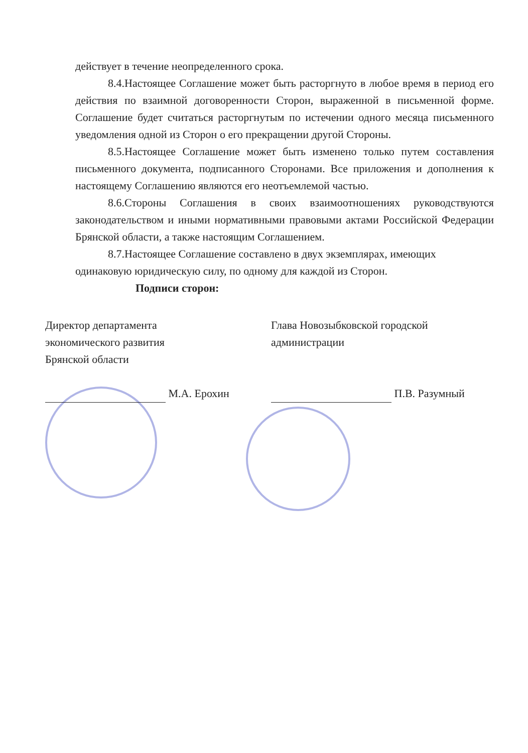действует в течение неопределенного срока.
8.4.Настоящее Соглашение может быть расторгнуто в любое время в период его действия по взаимной договоренности Сторон, выраженной в письменной форме. Соглашение будет считаться расторгнутым по истечении одного месяца письменного уведомления одной из Сторон о его прекращении другой Стороны.
8.5.Настоящее Соглашение может быть изменено только путем составления письменного документа, подписанного Сторонами. Все приложения и дополнения к настоящему Соглашению являются его неотъемлемой частью.
8.6.Стороны Соглашения в своих взаимоотношениях руководствуются законодательством и иными нормативными правовыми актами Российской Федерации Брянской области, а также настоящим Соглашением.
8.7.Настоящее Соглашение составлено в двух экземплярах, имеющих одинаковую юридическую силу, по одному для каждой из Сторон.
Подписи сторон:
Директор департамента
экономического развития
Брянской области
М.А. Ерохин
Глава Новозыбковской городской
администрации
П.В. Разумный